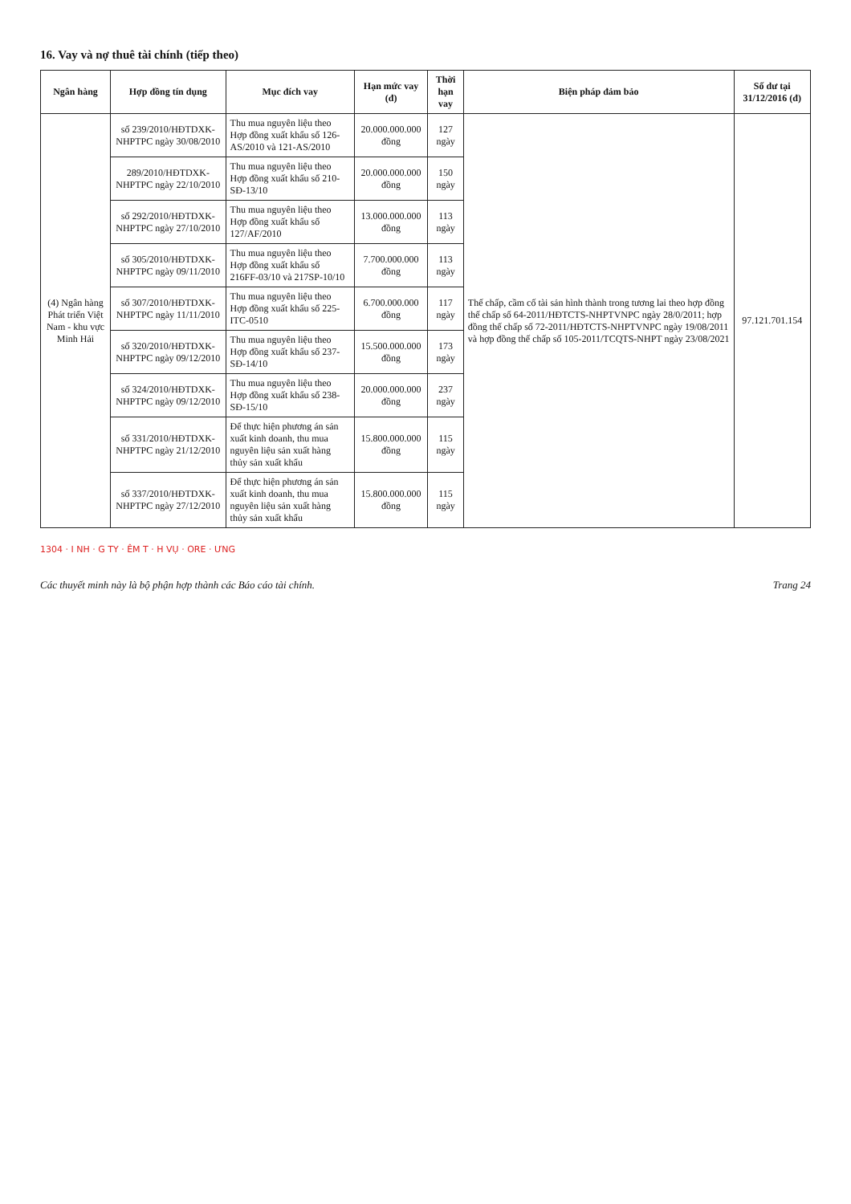16. Vay và nợ thuê tài chính (tiếp theo)
| Ngân hàng | Hợp đồng tín dụng | Mục đích vay | Hạn mức vay (đ) | Thời hạn vay | Biện pháp đảm bảo | Số dư tại 31/12/2016 (đ) |
| --- | --- | --- | --- | --- | --- | --- |
| (4) Ngân hàng Phát triển Việt Nam - khu vực Minh Hải | số 239/2010/HĐTDXK-NHPTPC ngày 30/08/2010 | Thu mua nguyên liệu theo Hợp đồng xuất khẩu số 126-AS/2010 và 121-AS/2010 | 20.000.000.000 đồng | 127 ngày | Thế chấp, cầm cố tài sản hình thành trong tương lai theo hợp đồng thế chấp số 64-2011/HĐTCTS-NHPTVNPC ngày 28/0/2011; hợp đồng thế chấp số 72-2011/HĐTCTS-NHPTVNPC ngày 19/08/2011 và hợp đồng thế chấp số 105-2011/TCQTS-NHPT ngày 23/08/2021 | 97.121.701.154 |
| | 289/2010/HĐTDXK-NHPTPC ngày 22/10/2010 | Thu mua nguyên liệu theo Hợp đồng xuất khẩu số 210-SĐ-13/10 | 20.000.000.000 đồng | 150 ngày | | |
| | số 292/2010/HĐTDXK-NHPTPC ngày 27/10/2010 | Thu mua nguyên liệu theo Hợp đồng xuất khẩu số 127/AF/2010 | 13.000.000.000 đồng | 113 ngày | | |
| | số 305/2010/HĐTDXK-NHPTPC ngày 09/11/2010 | Thu mua nguyên liệu theo Hợp đồng xuất khẩu số 216FF-03/10 và 217SP-10/10 | 7.700.000.000 đồng | 113 ngày | | |
| | số 307/2010/HĐTDXK-NHPTPC ngày 11/11/2010 | Thu mua nguyên liệu theo Hợp đồng xuất khẩu số 225-ITC-0510 | 6.700.000.000 đồng | 117 ngày | | |
| | số 320/2010/HĐTDXK-NHPTPC ngày 09/12/2010 | Thu mua nguyên liệu theo Hợp đồng xuất khẩu số 237-SĐ-14/10 | 15.500.000.000 đồng | 173 ngày | | |
| | số 324/2010/HĐTDXK-NHPTPC ngày 09/12/2010 | Thu mua nguyên liệu theo Hợp đồng xuất khẩu số 238-SĐ-15/10 | 20.000.000.000 đồng | 237 ngày | | |
| | số 331/2010/HĐTDXK-NHPTPC ngày 21/12/2010 | Để thực hiện phương án sản xuất kinh doanh, thu mua nguyên liệu sản xuất hàng thủy sản xuất khẩu | 15.800.000.000 đồng | 115 ngày | | |
| | số 337/2010/HĐTDXK-NHPTPC ngày 27/12/2010 | Để thực hiện phương án sản xuất kinh doanh, thu mua nguyên liệu sản xuất hàng thủy sản xuất khẩu | 15.800.000.000 đồng | 115 ngày | | |
1304 · I NH · G TY · ÊM T · H VỤ · ORE · ƯNG
Các thuyết minh này là bộ phận hợp thành các Báo cáo tài chính. Trang 24